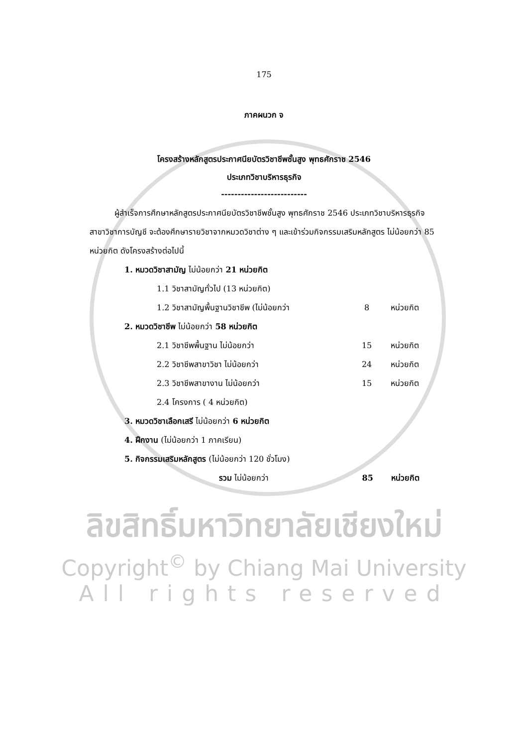175
ภาคผนวก จ
โครงสร้างหลักสูตรประกาศนียบัตรวิชาชีพชั้นสูง พุทธศักราช 2546
ประเภทวิชาบริหารธุรกิจ
--------------------------
ผู้สำเร็จการศึกษาหลักสูตรประกาศนียบัตรวิชาชีพชั้นสูง พุทธศักราช 2546 ประเภทวิชาบริหารธุรกิจ สาขาวิชาการบัญชี จะต้องศึกษารายวิชาจากหมวดวิชาต่าง ๆ และเข้าร่วมกิจกรรมเสริมหลักสูตร ไม่น้อยกว่า 85 หน่วยกิต ดังโครงสร้างต่อไปนี้
1. หมวดวิชาสามัญ ไม่น้อยกว่า 21 หน่วยกิต
1.1 วิชาสามัญทั่วไป (13 หน่วยกิต)
1.2 วิชาสามัญพื้นฐานวิชาชีพ (ไม่น้อยกว่า 8 หน่วยกิต
2. หมวดวิชาชีพ ไม่น้อยกว่า 58 หน่วยกิต
2.1 วิชาชีพพื้นฐาน ไม่น้อยกว่า 15 หน่วยกิต
2.2 วิชาชีพสาขาวิชา ไม่น้อยกว่า 24 หน่วยกิต
2.3 วิชาชีพสาขางาน ไม่น้อยกว่า 15 หน่วยกิต
2.4 โครงการ ( 4 หน่วยกิต)
3. หมวดวิชาเลือกเสรี ไม่น้อยกว่า 6 หน่วยกิต
4. ฝึกงาน (ไม่น้อยกว่า 1 ภาคเรียน)
5. กิจกรรมเสริมหลักสูตร (ไม่น้อยกว่า 120 ชั่วโมง)
รวม ไม่น้อยกว่า 85 หน่วยกิต
ลิขสิทธิ์มหาวิทยาลัยเชียงใหม่
Copyright<sup>©</sup> by Chiang Mai University
All rights reserved